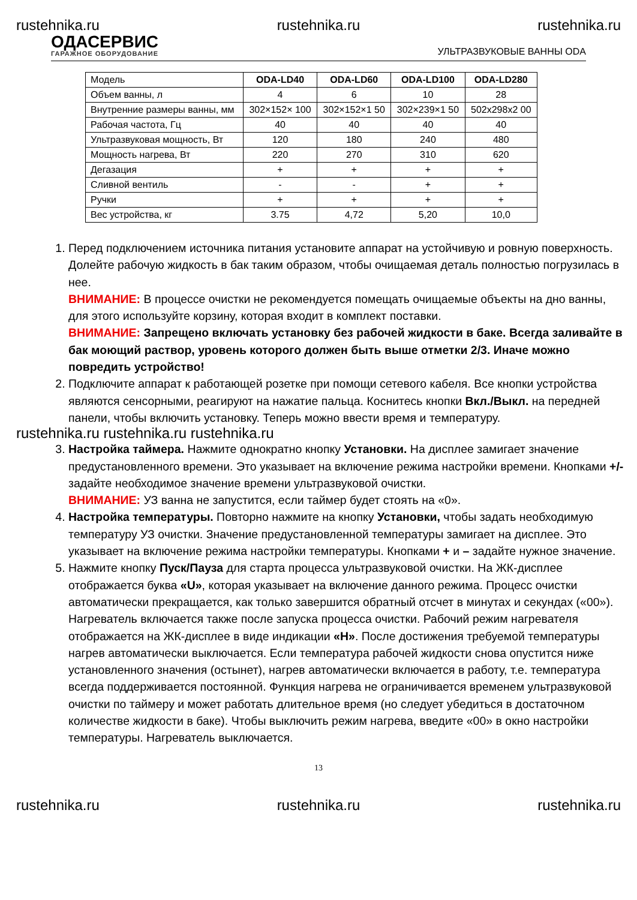rustehnika.ru rustehnika.ru rustehnika.ru
ОДАСЕРВИС
ГАРАЖНОЕ ОБОРУДОВАНИЕ
УЛЬТРАЗВУКОВЫЕ ВАННЫ ODA
| Модель | ODA-LD40 | ODA-LD60 | ODA-LD100 | ODA-LD280 |
| --- | --- | --- | --- | --- |
| Объем ванны, л | 4 | 6 | 10 | 28 |
| Внутренние размеры ванны, мм | 302×152× 100 | 302×152×1 50 | 302×239×1 50 | 502x298x2 00 |
| Рабочая частота, Гц | 40 | 40 | 40 | 40 |
| Ультразвуковая мощность, Вт | 120 | 180 | 240 | 480 |
| Мощность нагрева, Вт | 220 | 270 | 310 | 620 |
| Дегазация | + | + | + | + |
| Сливной вентиль | - | - | + | + |
| Ручки | + | + | + | + |
| Вес устройства, кг | 3.75 | 4,72 | 5,20 | 10,0 |
1. Перед подключением источника питания установите аппарат на устойчивую и ровную поверхность. Долейте рабочую жидкость в бак таким образом, чтобы очищаемая деталь полностью погрузилась в нее.
ВНИМАНИЕ: В процессе очистки не рекомендуется помещать очищаемые объекты на дно ванны, для этого используйте корзину, которая входит в комплект поставки.
ВНИМАНИЕ: Запрещено включать установку без рабочей жидкости в баке. Всегда заливайте в бак моющий раствор, уровень которого должен быть выше отметки 2/3. Иначе можно повредить устройство!
2. Подключите аппарат к работающей розетке при помощи сетевого кабеля. Все кнопки устройства являются сенсорными, реагируют на нажатие пальца. Коснитесь кнопки Вкл./Выкл. на передней панели, чтобы включить установку. Теперь можно ввести время и температуру.
rustehnika.ru rustehnika.ru rustehnika.ru
3. Настройка таймера. Нажмите однократно кнопку Установки. На дисплее замигает значение предустановленного времени. Это указывает на включение режима настройки времени. Кнопками +/- задайте необходимое значение времени ультразвуковой очистки.
ВНИМАНИЕ: УЗ ванна не запустится, если таймер будет стоять на «0».
4. Настройка температуры. Повторно нажмите на кнопку Установки, чтобы задать необходимую температуру УЗ очистки. Значение предустановленной температуры замигает на дисплее. Это указывает на включение режима настройки температуры. Кнопками + и – задайте нужное значение.
5. Нажмите кнопку Пуск/Пауза для старта процесса ультразвуковой очистки. На ЖК-дисплее отображается буква «U», которая указывает на включение данного режима. Процесс очистки автоматически прекращается, как только завершится обратный отсчет в минутах и секундах («00»).
Нагреватель включается также после запуска процесса очистки. Рабочий режим нагревателя отображается на ЖК-дисплее в виде индикации «H». После достижения требуемой температуры нагрев автоматически выключается. Если температура рабочей жидкости снова опустится ниже установленного значения (остынет), нагрев автоматически включается в работу, т.е. температура всегда поддерживается постоянной. Функция нагрева не ограничивается временем ультразвуковой очистки по таймеру и может работать длительное время (но следует убедиться в достаточном количестве жидкости в баке). Чтобы выключить режим нагрева, введите «00» в окно настройки температуры. Нагреватель выключается.
13
rustehnika.ru rustehnika.ru rustehnika.ru